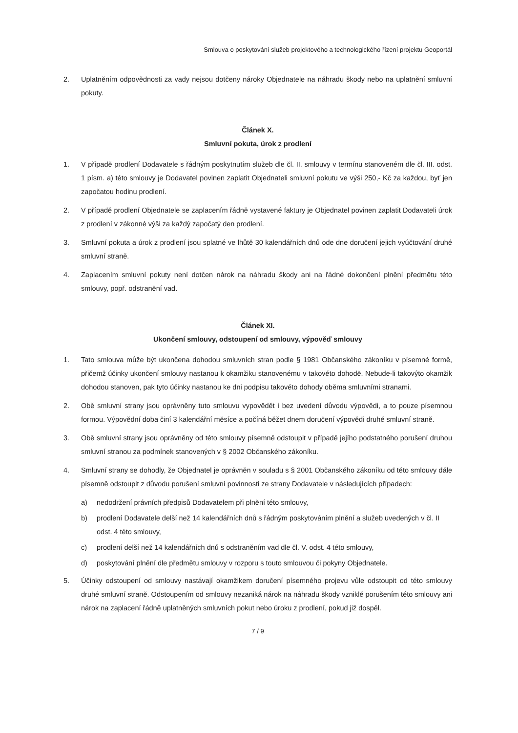Smlouva o poskytování služeb projektového a technologického řízení projektu Geoportál
2. Uplatněním odpovědnosti za vady nejsou dotčeny nároky Objednatele na náhradu škody nebo na uplatnění smluvní pokuty.
Článek X.
Smluvní pokuta, úrok z prodlení
1. V případě prodlení Dodavatele s řádným poskytnutím služeb dle čl. II. smlouvy v termínu stanoveném dle čl. III. odst. 1 písm. a) této smlouvy je Dodavatel povinen zaplatit Objednateli smluvní pokutu ve výši 250,- Kč za každou, byť jen započatou hodinu prodlení.
2. V případě prodlení Objednatele se zaplacením řádně vystavené faktury je Objednatel povinen zaplatit Dodavateli úrok z prodlení v zákonné výši za každý započatý den prodlení.
3. Smluvní pokuta a úrok z prodlení jsou splatné ve lhůtě 30 kalendářních dnů ode dne doručení jejich vyúčtování druhé smluvní straně.
4. Zaplacením smluvní pokuty není dotčen nárok na náhradu škody ani na řádné dokončení plnění předmětu této smlouvy, popř. odstranění vad.
Článek XI.
Ukončení smlouvy, odstoupení od smlouvy, výpověď smlouvy
1. Tato smlouva může být ukončena dohodou smluvních stran podle § 1981 Občanského zákoníku v písemné formě, přičemž účinky ukončení smlouvy nastanou k okamžiku stanovenému v takovéto dohodě. Nebude-li takovýto okamžik dohodou stanoven, pak tyto účinky nastanou ke dni podpisu takovéto dohody oběma smluvními stranami.
2. Obě smluvní strany jsou oprávněny tuto smlouvu vypovědět i bez uvedení důvodu výpovědi, a to pouze písemnou formou. Výpovědní doba činí 3 kalendářní měsíce a počíná běžet dnem doručení výpovědi druhé smluvní straně.
3. Obě smluvní strany jsou oprávněny od této smlouvy písemně odstoupit v případě jejího podstatného porušení druhou smluvní stranou za podmínek stanovených v § 2002 Občanského zákoníku.
4. Smluvní strany se dohodly, že Objednatel je oprávněn v souladu s § 2001 Občanského zákoníku od této smlouvy dále písemně odstoupit z důvodu porušení smluvní povinnosti ze strany Dodavatele v následujících případech:
a) nedodržení právních předpisů Dodavatelem při plnění této smlouvy,
b) prodlení Dodavatele delší než 14 kalendářních dnů s řádným poskytováním plnění a služeb uvedených v čl. II odst. 4 této smlouvy,
c) prodlení delší než 14 kalendářních dnů s odstraněním vad dle čl. V. odst. 4 této smlouvy,
d) poskytování plnění dle předmětu smlouvy v rozporu s touto smlouvou či pokyny Objednatele.
5. Účinky odstoupení od smlouvy nastávají okamžikem doručení písemného projevu vůle odstoupit od této smlouvy druhé smluvní straně. Odstoupením od smlouvy nezaniká nárok na náhradu škody vzniklé porušením této smlouvy ani nárok na zaplacení řádně uplatněných smluvních pokut nebo úroku z prodlení, pokud již dospěl.
7 / 9